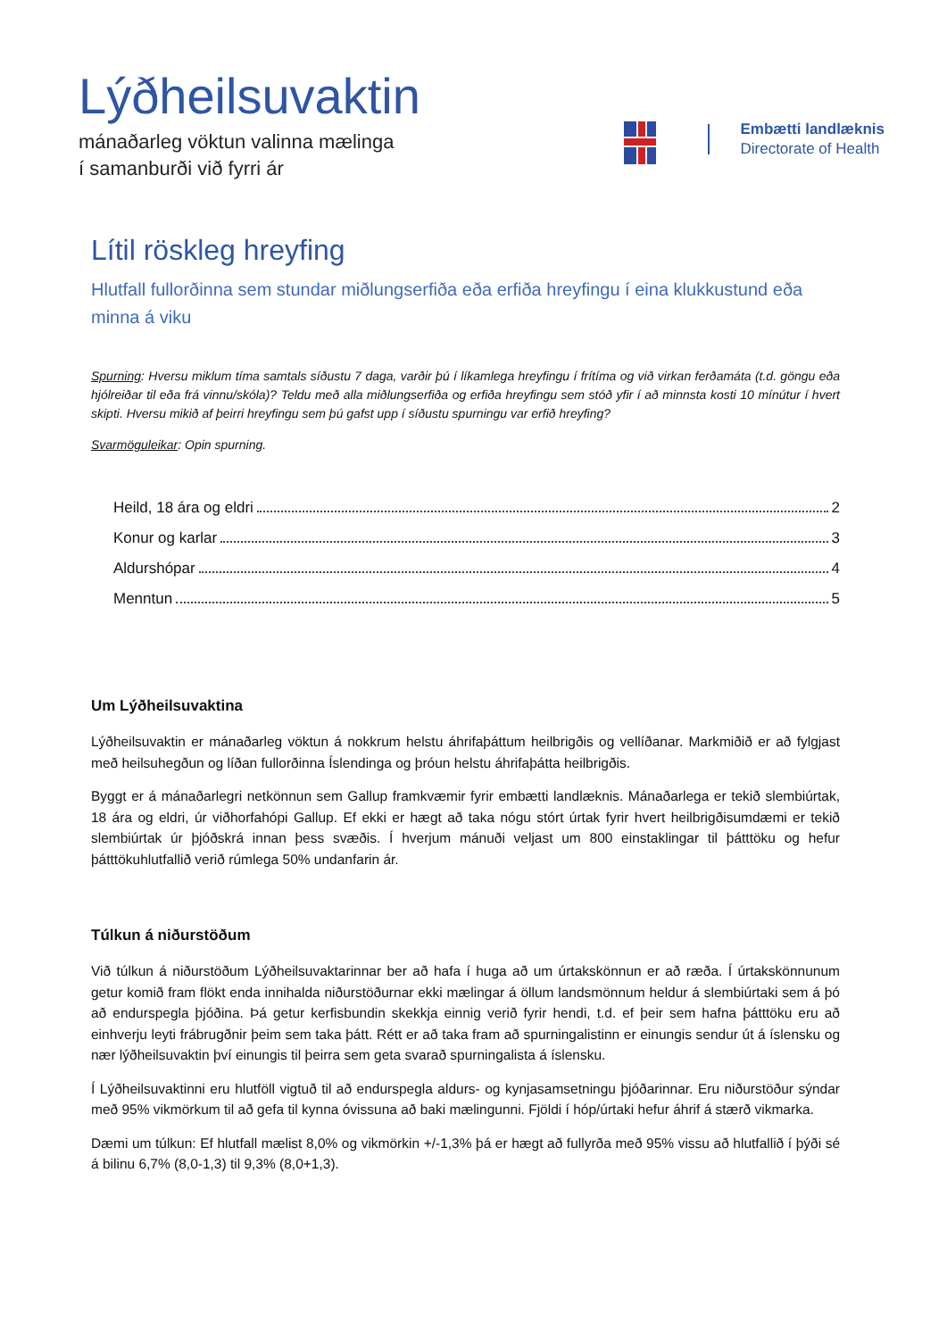Lýðheilsuvaktin
mánaðarleg vöktun valinna mælinga
í samanburði við fyrri ár
Embætti landlæknis
Directorate of Health
Lítil röskleg hreyfing
Hlutfall fullorðinna sem stundar miðlungserfiða eða erfiða hreyfingu í eina klukkustund eða minna á viku
Spurning: Hversu miklum tíma samtals síðustu 7 daga, varðir þú í líkamlega hreyfingu í frítíma og við virkan ferðamáta (t.d. göngu eða hjólreiðar til eða frá vinnu/skóla)? Teldu með alla miðlungserfiða og erfiða hreyfingu sem stóð yfir í að minnsta kosti 10 mínútur í hvert skipti. Hversu mikið af þeirri hreyfingu sem þú gafst upp í síðustu spurningu var erfið hreyfing?
Svarmöguleikar: Opin spurning.
Heild, 18 ára og eldri 2
Konur og karlar 3
Aldurshópar 4
Menntun 5
Um Lýðheilsuvaktina
Lýðheilsuvaktin er mánaðarleg vöktun á nokkrum helstu áhrifaþáttum heilbrigðis og vellíðanar. Markmiðið er að fylgjast með heilsuhegðun og líðan fullorðinna Íslendinga og þróun helstu áhrifaþátta heilbrigðis.
Byggt er á mánaðarlegri netkönnun sem Gallup framkvæmir fyrir embætti landlæknis. Mánaðarlega er tekið slembiúrtak, 18 ára og eldri, úr viðhorfahópi Gallup. Ef ekki er hægt að taka nógu stórt úrtak fyrir hvert heilbrigðisumdæmi er tekið slembiúrtak úr þjóðskrá innan þess svæðis. Í hverjum mánuði veljast um 800 einstaklingar til þátttöku og hefur þátttökuhlutfallið verið rúmlega 50% undanfarin ár.
Túlkun á niðurstöðum
Við túlkun á niðurstöðum Lýðheilsuvaktarinnar ber að hafa í huga að um úrtakskönnun er að ræða. Í úrtakskönnunum getur komið fram flökt enda innihalda niðurstöðurnar ekki mælingar á öllum landsmönnum heldur á slembiúrtaki sem á þó að endurspegla þjóðina. Þá getur kerfisbundin skekkja einnig verið fyrir hendi, t.d. ef þeir sem hafna þátttöku eru að einhverju leyti frábrugðnir þeim sem taka þátt. Rétt er að taka fram að spurningalistinn er einungis sendur út á íslensku og nær lýðheilsuvaktin því einungis til þeirra sem geta svarað spurningalista á íslensku.
Í Lýðheilsuvaktinni eru hlutföll vigtuð til að endurspegla aldurs- og kynjasamsetningu þjóðarinnar. Eru niðurstöður sýndar með 95% vikmörkum til að gefa til kynna óvissuna að baki mælingunni. Fjöldi í hóp/úrtaki hefur áhrif á stærð vikmarka.
Dæmi um túlkun: Ef hlutfall mælist 8,0% og vikmörkin +/-1,3% þá er hægt að fullyrða með 95% vissu að hlutfallið í þýði sé á bilinu 6,7% (8,0-1,3) til 9,3% (8,0+1,3).